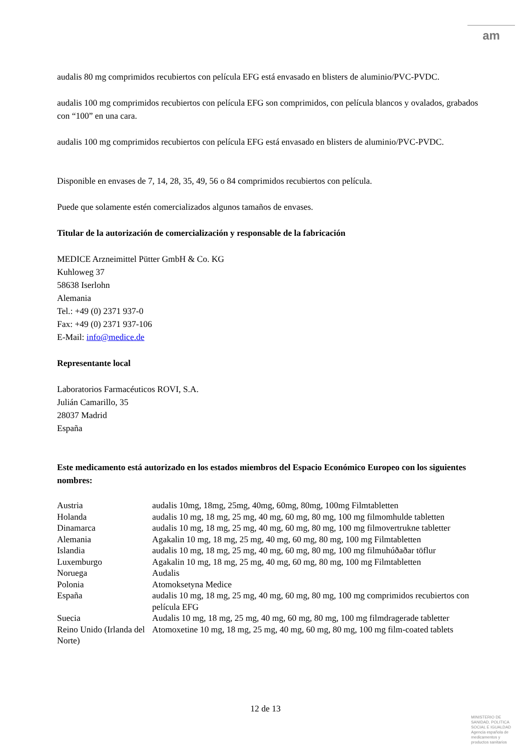am
audalis 80 mg comprimidos recubiertos con película EFG está envasado en blisters de aluminio/PVC-PVDC.
audalis 100 mg comprimidos recubiertos con película EFG son comprimidos, con película blancos y ovalados, grabados con “100” en una cara.
audalis 100 mg comprimidos recubiertos con película EFG está envasado en blisters de aluminio/PVC-PVDC.
Disponible en envases de 7, 14, 28, 35, 49, 56 o 84 comprimidos recubiertos con película.
Puede que solamente estén comercializados algunos tamaños de envases.
Titular de la autorización de comercialización y responsable de la fabricación
MEDICE Arzneimittel Pütter GmbH & Co. KG
Kuhloweg 37
58638 Iserlohn
Alemania
Tel.: +49 (0) 2371 937-0
Fax: +49 (0) 2371 937-106
E-Mail: info@medice.de
Representante local
Laboratorios Farmacéuticos ROVI, S.A.
Julián Camarillo, 35
28037 Madrid
España
Este medicamento está autorizado en los estados miembros del Espacio Económico Europeo con los siguientes nombres:
| Austria | audalis 10mg, 18mg, 25mg, 40mg, 60mg, 80mg, 100mg Filmtabletten |
| Holanda | audalis 10 mg, 18 mg, 25 mg, 40 mg, 60 mg, 80 mg, 100 mg filmomhulde tabletten |
| Dinamarca | audalis 10 mg, 18 mg, 25 mg, 40 mg, 60 mg, 80 mg, 100 mg filmovertrukne tabletter |
| Alemania | Agakalin 10 mg, 18 mg, 25 mg, 40 mg, 60 mg, 80 mg, 100 mg Filmtabletten |
| Islandia | audalis 10 mg, 18 mg, 25 mg, 40 mg, 60 mg, 80 mg, 100 mg filmuhúðaðar töflur |
| Luxemburgo | Agakalin 10 mg, 18 mg, 25 mg, 40 mg, 60 mg, 80 mg, 100 mg Filmtabletten |
| Noruega | Audalis |
| Polonia | Atomoksetyna Medice |
| España | audalis 10 mg, 18 mg, 25 mg, 40 mg, 60 mg, 80 mg, 100 mg comprimidos recubiertos con película EFG |
| Suecia | Audalis 10 mg, 18 mg, 25 mg, 40 mg, 60 mg, 80 mg, 100 mg filmdragerade tabletter |
| Reino Unido (Irlanda del Norte) | Atomoxetine 10 mg, 18 mg, 25 mg, 40 mg, 60 mg, 80 mg, 100 mg film-coated tablets |
12 de 13
MINISTERIO DE
SANIDAD, POLITICA
SOCIAL E IGUALDAD
Agencia española de
medicamentos y
productos sanitarios